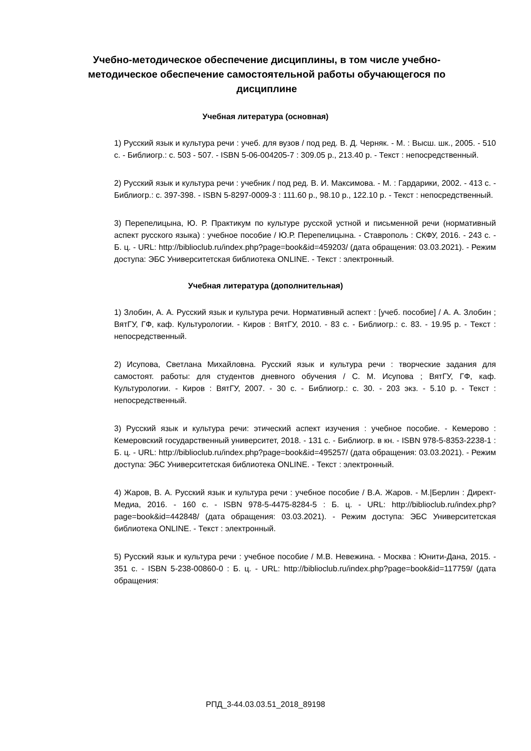Учебно-методическое обеспечение дисциплины, в том числе учебно-методическое обеспечение самостоятельной работы обучающегося по дисциплине
Учебная литература (основная)
1) Русский язык и культура речи : учеб. для вузов / под ред. В. Д. Черняк. - М. : Высш. шк., 2005. - 510 с. - Библиогр.: с. 503 - 507. - ISBN 5-06-004205-7 : 309.05 р., 213.40 р. - Текст : непосредственный.
2) Русский язык и культура речи : учебник / под ред. В. И. Максимова. - М. : Гардарики, 2002. - 413 с. - Библиогр.: с. 397-398. - ISBN 5-8297-0009-3 : 111.60 р., 98.10 р., 122.10 р. - Текст : непосредственный.
3) Перепелицына, Ю. Р. Практикум по культуре русской устной и письменной речи (нормативный аспект русского языка) : учебное пособие / Ю.Р. Перепелицына. - Ставрополь : СКФУ, 2016. - 243 с. - Б. ц. - URL: http://biblioclub.ru/index.php?page=book&id=459203/ (дата обращения: 03.03.2021). - Режим доступа: ЭБС Университетская библиотека ONLINE. - Текст : электронный.
Учебная литература (дополнительная)
1) Злобин, А. А. Русский язык и культура речи. Нормативный аспект : [учеб. пособие] / А. А. Злобин ; ВятГУ, ГФ, каф. Культурологии. - Киров : ВятГУ, 2010. - 83 с. - Библиогр.: с. 83. - 19.95 р. - Текст : непосредственный.
2) Исупова, Светлана Михайловна. Русский язык и культура речи : творческие задания для самостоят. работы: для студентов дневного обучения / С. М. Исупова ; ВятГУ, ГФ, каф. Культурологии. - Киров : ВятГУ, 2007. - 30 с. - Библиогр.: с. 30. - 203 экз. - 5.10 р. - Текст : непосредственный.
3) Русский язык и культура речи: этический аспект изучения : учебное пособие. - Кемерово : Кемеровский государственный университет, 2018. - 131 с. - Библиогр. в кн. - ISBN 978-5-8353-2238-1 : Б. ц. - URL: http://biblioclub.ru/index.php?page=book&id=495257/ (дата обращения: 03.03.2021). - Режим доступа: ЭБС Университетская библиотека ONLINE. - Текст : электронный.
4) Жаров, В. А. Русский язык и культура речи : учебное пособие / В.А. Жаров. - М.|Берлин : Директ-Медиа, 2016. - 160 с. - ISBN 978-5-4475-8284-5 : Б. ц. - URL: http://biblioclub.ru/index.php?page=book&id=442848/ (дата обращения: 03.03.2021). - Режим доступа: ЭБС Университетская библиотека ONLINE. - Текст : электронный.
5) Русский язык и культура речи : учебное пособие / М.В. Невежина. - Москва : Юнити-Дана, 2015. - 351 с. - ISBN 5-238-00860-0 : Б. ц. - URL: http://biblioclub.ru/index.php?page=book&id=117759/ (дата обращения:
РПД_3-44.03.03.51_2018_89198